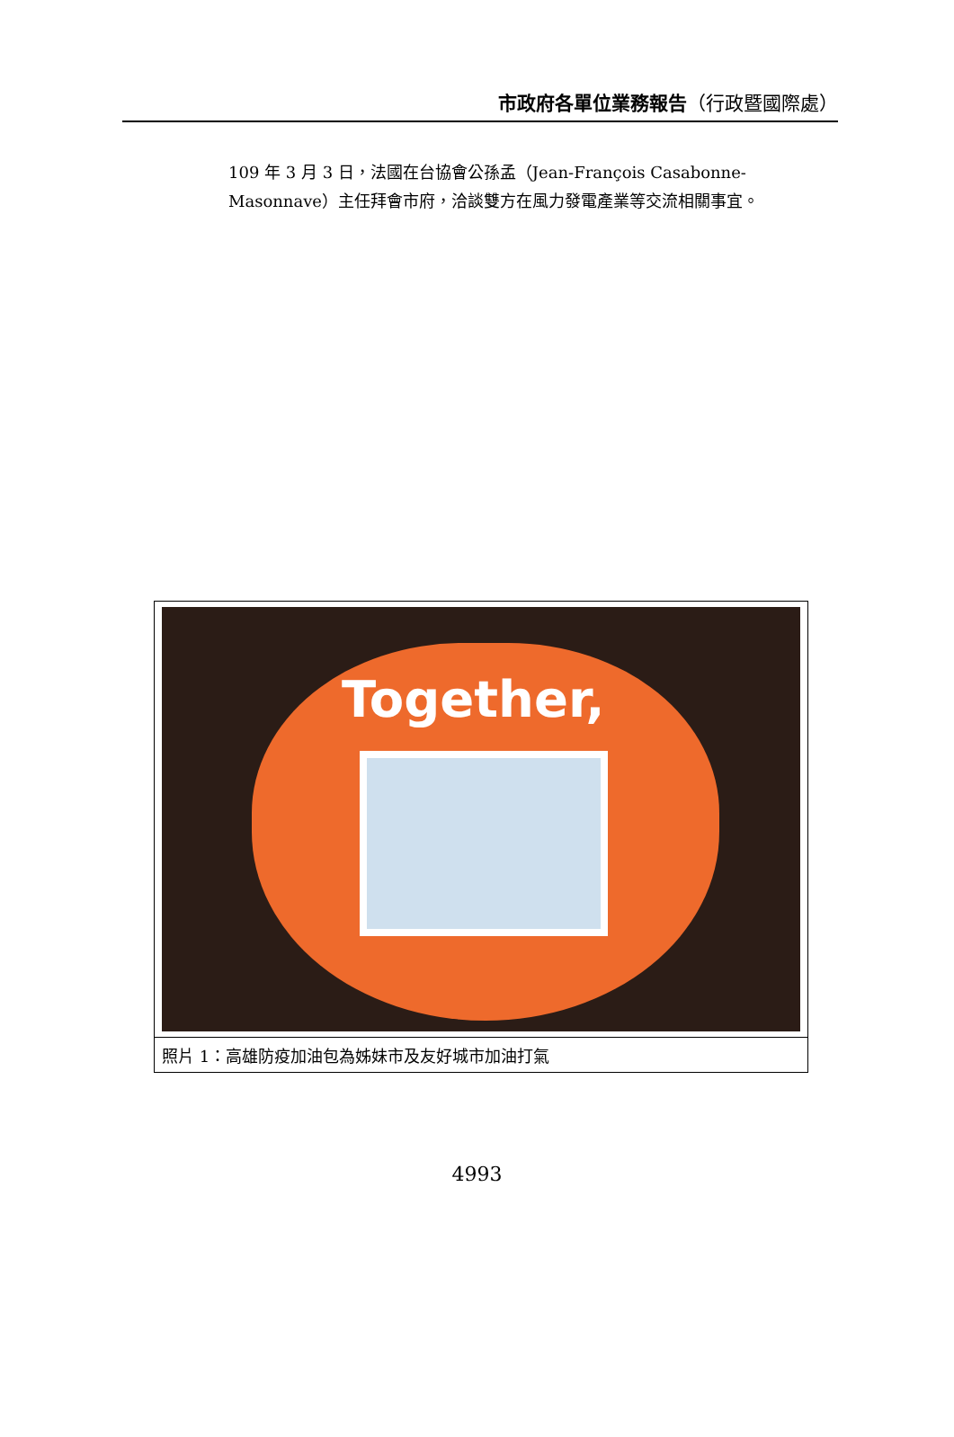市政府各單位業務報告（行政暨國際處）
109 年 3 月 3 日，法國在台協會公孫孟（Jean-François Casabonne-Masonnave）主任拜會市府，洽談雙方在風力發電產業等交流相關事宜。
Together,
照片 1：高雄防疫加油包為姊妹市及友好城市加油打氣
4993